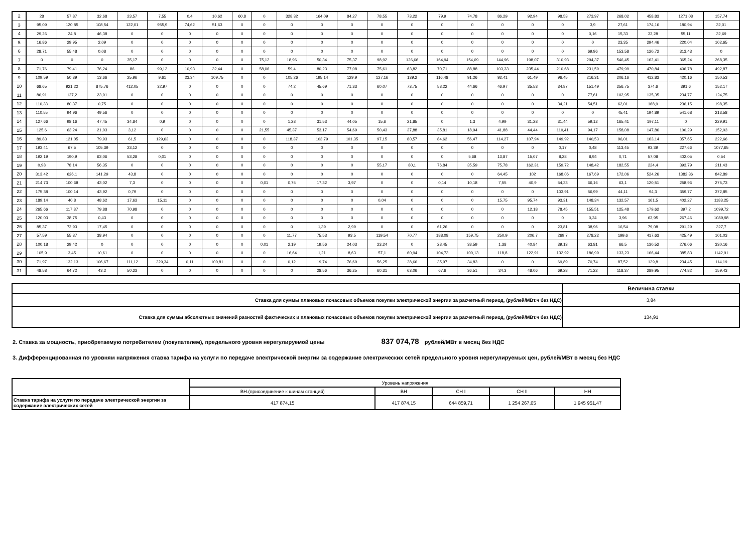| 2 | 28 | 57,87 | 32,68 | 23,57 | 7,55 | 0,4 | 10,62 | 60,8 | 0 | 328,32 | 164,09 | 84,27 | 78,55 | 73,22 | 79,9 | 74,78 | 86,29 | 92,94 | 98,53 | 273,97 | 268,02 | 458,83 | 1271,08 | 157,74 |
| 3 | 95,09 | 120,85 | 108,54 | 122,01 | 955,9 | 74,62 | 51,63 | 0 | 0 | 0 | 0 | 0 | 0 | 0 | 0 | 0 | 0 | 0 | 0 | 3,9 | 27,61 | 174,16 | 180,94 | 32,01 |
| 4 | 29,26 | 24,8 | 46,38 | 0 | 0 | 0 | 0 | 0 | 0 | 0 | 0 | 0 | 0 | 0 | 0 | 0 | 0 | 0 | 0 | 0,16 | 15,33 | 33,28 | 55,11 | 32,69 |
| 5 | 16,86 | 29,95 | 2,09 | 0 | 0 | 0 | 0 | 0 | 0 | 0 | 0 | 0 | 0 | 0 | 0 | 0 | 0 | 0 | 0 | 0 | 23,35 | 294,46 | 220,04 | 102,65 |
| 6 | 28,71 | 55,48 | 0,08 | 0 | 0 | 0 | 0 | 0 | 0 | 0 | 0 | 0 | 0 | 0 | 0 | 0 | 0 | 0 | 0 | 69,96 | 153,58 | 120,72 | 313,43 | 0 |
| 7 | 0 | 0 | 0 | 35,17 | 0 | 0 | 0 | 0 | 75,12 | 18,96 | 50,34 | 75,37 | 98,92 | 126,66 | 164,94 | 154,69 | 144,96 | 198,07 | 310,93 | 294,37 | 546,45 | 162,41 | 365,24 | 268,35 |
| 8 | 71,76 | 79,41 | 76,24 | 86 | 99,12 | 10,93 | 32,44 | 0 | 58,06 | 59,4 | 80,23 | 77,08 | 75,61 | 63,82 | 70,71 | 88,88 | 103,33 | 235,44 | 210,68 | 231,59 | 479,99 | 470,84 | 406,78 | 492,87 |
| 9 | 109,59 | 50,39 | 13,66 | 25,96 | 9,61 | 23,34 | 109,75 | 0 | 0 | 105,26 | 195,14 | 129,9 | 127,16 | 139,2 | 116,48 | 91,26 | 92,41 | 61,49 | 96,45 | 216,31 | 206,16 | 412,83 | 420,16 | 150,53 |
| 10 | 68,65 | 921,22 | 875,76 | 412,05 | 32,97 | 0 | 0 | 0 | 0 | 74,2 | 45,69 | 71,33 | 60,07 | 73,75 | 58,22 | 44,66 | 46,97 | 35,58 | 34,87 | 151,49 | 256,75 | 374,6 | 391,6 | 152,17 |
| 11 | 86,91 | 127,2 | 23,91 | 0 | 0 | 0 | 0 | 0 | 0 | 0 | 0 | 0 | 0 | 0 | 0 | 0 | 0 | 0 | 0 | 77,61 | 102,95 | 135,35 | 234,77 | 124,75 |
| 12 | 110,33 | 80,37 | 0,75 | 0 | 0 | 0 | 0 | 0 | 0 | 0 | 0 | 0 | 0 | 0 | 0 | 0 | 0 | 0 | 34,21 | 54,51 | 62,01 | 168,9 | 236,15 | 198,35 |
| 13 | 110,55 | 94,96 | 49,56 | 0 | 0 | 0 | 0 | 0 | 0 | 0 | 0 | 0 | 0 | 0 | 0 | 0 | 0 | 0 | 0 | 0 | 45,41 | 194,89 | 541,68 | 213,58 |
| 14 | 127,66 | 98,16 | 47,45 | 34,84 | 0,9 | 0 | 0 | 0 | 0 | 1,28 | 31,53 | 44,05 | 15,6 | 21,85 | 0 | 1,3 | 4,99 | 31,28 | 31,44 | 59,12 | 165,41 | 197,11 | 0 | 229,91 |
| 15 | 125,6 | 63,24 | 21,03 | 3,12 | 0 | 0 | 0 | 0 | 21,55 | 45,37 | 53,17 | 54,69 | 50,43 | 37,88 | 35,81 | 18,94 | 41,88 | 44,44 | 110,41 | 94,17 | 158,08 | 147,86 | 100,29 | 152,03 |
| 16 | 89,83 | 121,05 | 79,93 | 61,5 | 129,63 | 0 | 0 | 0 | 0 | 118,37 | 103,79 | 101,35 | 97,15 | 80,57 | 84,62 | 56,47 | 114,27 | 107,94 | 149,92 | 140,53 | 96,01 | 163,14 | 357,65 | 222,66 |
| 17 | 193,41 | 67,5 | 105,39 | 23,12 | 0 | 0 | 0 | 0 | 0 | 0 | 0 | 0 | 0 | 0 | 0 | 0 | 0 | 0 | 0,17 | 0,48 | 113,45 | 93,39 | 227,66 | 1077,65 |
| 18 | 192,19 | 190,9 | 63,06 | 53,28 | 0,01 | 0 | 0 | 0 | 0 | 0 | 0 | 0 | 0 | 0 | 0 | 5,68 | 13,87 | 15,07 | 8,28 | 8,94 | 0,71 | 57,08 | 402,05 | 0,54 |
| 19 | 0,98 | 78,14 | 56,35 | 0 | 0 | 0 | 0 | 0 | 0 | 0 | 0 | 0 | 55,17 | 80,1 | 76,84 | 35,59 | 75,78 | 162,31 | 159,72 | 148,42 | 182,55 | 224,4 | 393,79 | 211,43 |
| 20 | 313,42 | 626,1 | 141,29 | 43,8 | 0 | 0 | 0 | 0 | 0 | 0 | 0 | 0 | 0 | 0 | 0 | 0 | 64,45 | 102 | 168,06 | 167,69 | 172,06 | 524,26 | 1382,36 | 842,89 |
| 21 | 214,73 | 100,68 | 43,02 | 7,3 | 0 | 0 | 0 | 0 | 0,01 | 0,75 | 17,32 | 3,97 | 0 | 0 | 0,14 | 10,18 | 7,55 | 40,9 | 54,33 | 66,16 | 63,1 | 120,51 | 258,96 | 275,73 |
| 22 | 175,38 | 100,14 | 43,92 | 0,79 | 0 | 0 | 0 | 0 | 0 | 0 | 0 | 0 | 0 | 0 | 0 | 0 | 0 | 0 | 103,91 | 56,99 | 44,11 | 94,3 | 359,77 | 372,85 |
| 23 | 189,14 | 40,8 | 48,62 | 17,63 | 15,11 | 0 | 0 | 0 | 0 | 0 | 0 | 0 | 0,04 | 0 | 0 | 0 | 15,75 | 95,74 | 93,31 | 148,34 | 132,57 | 161,5 | 402,27 | 1183,25 |
| 24 | 265,66 | 117,87 | 79,88 | 70,98 | 0 | 0 | 0 | 0 | 0 | 0 | 0 | 0 | 0 | 0 | 0 | 0 | 0 | 12,18 | 78,45 | 155,51 | 125,48 | 179,62 | 397,2 | 1099,72 |
| 25 | 120,03 | 38,75 | 0,43 | 0 | 0 | 0 | 0 | 0 | 0 | 0 | 0 | 0 | 0 | 0 | 0 | 0 | 0 | 0 | 0 | 0,24 | 3,96 | 63,95 | 267,46 | 1089,98 |
| 26 | 85,37 | 72,93 | 17,45 | 0 | 0 | 0 | 0 | 0 | 0 | 0 | 1,39 | 2,99 | 0 | 0 | 61,26 | 0 | 0 | 0 | 23,81 | 38,96 | 16,54 | 79,08 | 291,29 | 327,7 |
| 27 | 57,59 | 55,37 | 38,94 | 0 | 0 | 0 | 0 | 0 | 0 | 11,77 | 75,53 | 93,5 | 119,54 | 70,77 | 188,08 | 159,75 | 250,9 | 206,7 | 269,7 | 278,22 | 199,6 | 417,63 | 425,49 | 101,03 |
| 28 | 100,18 | 29,42 | 0 | 0 | 0 | 0 | 0 | 0 | 0,01 | 2,19 | 19,56 | 24,03 | 23,24 | 0 | 28,45 | 38,59 | 1,38 | 40,84 | 39,13 | 63,81 | 66,5 | 130,52 | 276,06 | 330,16 |
| 29 | 105,9 | 3,45 | 10,61 | 0 | 0 | 0 | 0 | 0 | 0 | 16,64 | 1,21 | 8,63 | 57,1 | 60,94 | 104,73 | 100,13 | 118,8 | 122,91 | 132,92 | 186,99 | 133,23 | 166,44 | 385,83 | 1142,91 |
| 30 | 71,97 | 132,13 | 106,67 | 111,12 | 229,34 | 0,11 | 100,81 | 0 | 0 | 0,12 | 19,74 | 76,69 | 56,25 | 28,66 | 35,97 | 34,83 | 0 | 0 | 69,89 | 70,74 | 87,52 | 129,8 | 234,45 | 114,19 |
| 31 | 48,58 | 64,72 | 43,2 | 50,23 | 0 | 0 | 0 | 0 | 0 | 0 | 28,56 | 36,25 | 60,31 | 63,06 | 67,6 | 36,51 | 34,3 | 48,06 | 69,28 | 71,22 | 118,37 | 289,95 | 774,82 | 159,43 |
| | Величина ставки |
| Ставка для суммы плановых почасовых объемов покупки электрической энергии за расчетный период, (рублей/МВт.ч без НДС) | 3,84 |
| Ставка для суммы абсолютных значений разностей фактических и плановых почасовых объемов покупки электрической энергии за расчетный период, (рублей/МВт.ч без НДС) | 134,91 |
2. Ставка за мощность, приобретаемую потребителем (покупателем), предельного уровня нерегулируемой цены 837 074,78 рублей/МВт в месяц без НДС
3. Дифференцированная по уровням напряжения ставка тарифа на услуги по передаче электрической энергии за содержание электрических сетей предельного уровня нерегулируемых цен, рублей/МВт в месяц без НДС
| | Уровень напряжения | | | | |
| | ВН.(присоединение к шинам станций) | ВН | СН I | СН II | НН |
| Ставка тарифа на услуги по передаче электрической энергии за содержание электрических сетей | 417 874,15 | 417 874,15 | 644 859,71 | 1 254 267,05 | 1 945 951,47 |